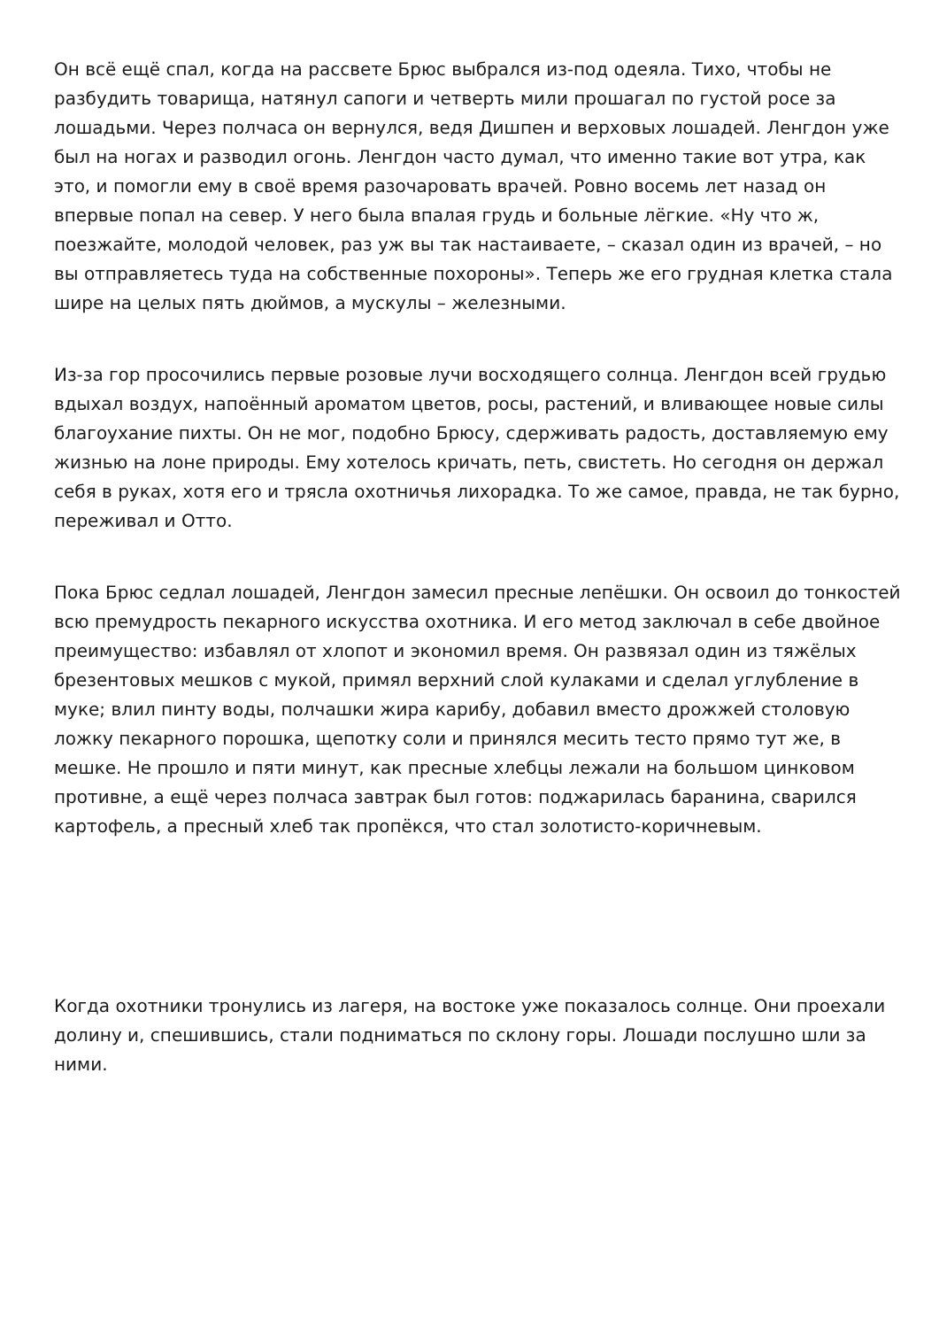Он всё ещё спал, когда на рассвете Брюс выбрался из-под одеяла. Тихо, чтобы не разбудить товарища, натянул сапоги и четверть мили прошагал по густой росе за лошадьми. Через полчаса он вернулся, ведя Дишпен и верховых лошадей. Ленгдон уже был на ногах и разводил огонь. Ленгдон часто думал, что именно такие вот утра, как это, и помогли ему в своё время разочаровать врачей. Ровно восемь лет назад он впервые попал на север. У него была впалая грудь и больные лёгкие. «Ну что ж, поезжайте, молодой человек, раз уж вы так настаиваете, – сказал один из врачей, – но вы отправляетесь туда на собственные похороны». Теперь же его грудная клетка стала шире на целых пять дюймов, а мускулы – железными.
Из-за гор просочились первые розовые лучи восходящего солнца. Ленгдон всей грудью вдыхал воздух, напоённый ароматом цветов, росы, растений, и вливающее новые силы благоухание пихты. Он не мог, подобно Брюсу, сдерживать радость, доставляемую ему жизнью на лоне природы. Ему хотелось кричать, петь, свистеть. Но сегодня он держал себя в руках, хотя его и трясла охотничья лихорадка. То же самое, правда, не так бурно, переживал и Отто.
Пока Брюс седлал лошадей, Ленгдон замесил пресные лепёшки. Он освоил до тонкостей всю премудрость пекарного искусства охотника. И его метод заключал в себе двойное преимущество: избавлял от хлопот и экономил время. Он развязал один из тяжёлых брезентовых мешков с мукой, примял верхний слой кулаками и сделал углубление в муке; влил пинту воды, полчашки жира карибу, добавил вместо дрожжей столовую ложку пекарного порошка, щепотку соли и принялся месить тесто прямо тут же, в мешке. Не прошло и пяти минут, как пресные хлебцы лежали на большом цинковом противне, а ещё через полчаса завтрак был готов: поджарилась баранина, сварился картофель, а пресный хлеб так пропёкся, что стал золотисто-коричневым.
Когда охотники тронулись из лагеря, на востоке уже показалось солнце. Они проехали долину и, спешившись, стали подниматься по склону горы. Лошади послушно шли за ними.